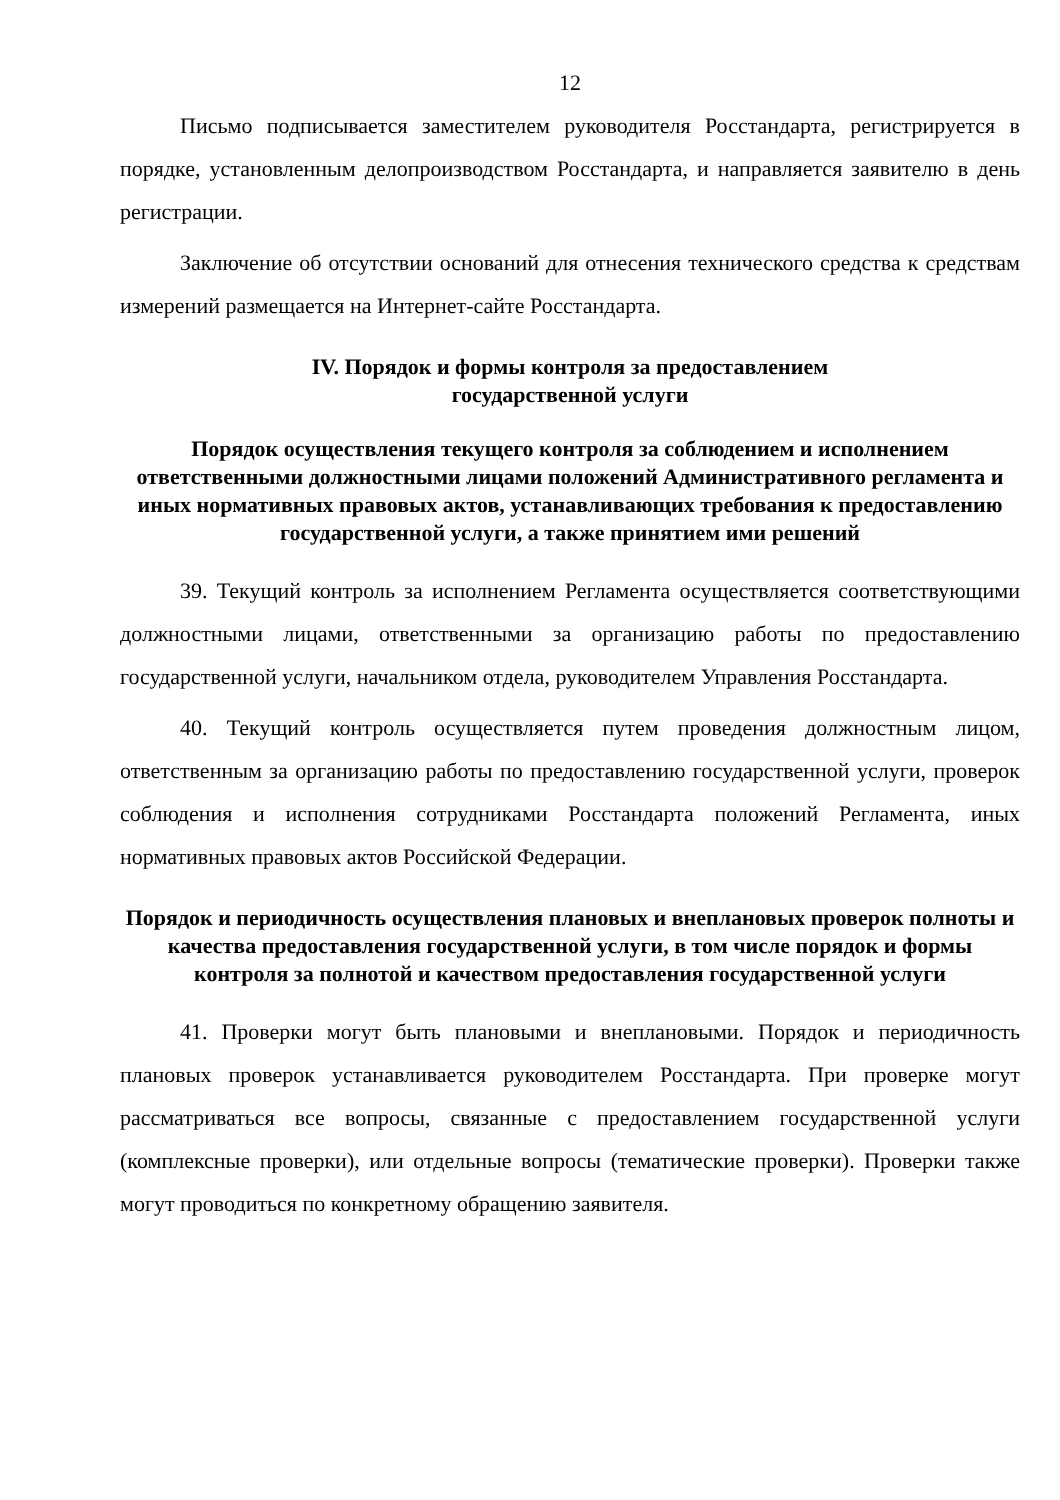12
Письмо подписывается заместителем руководителя Росстандарта, регистрируется в порядке, установленным делопроизводством Росстандарта, и направляется заявителю в день регистрации.
Заключение об отсутствии оснований для отнесения технического средства к средствам измерений размещается на Интернет-сайте Росстандарта.
IV. Порядок и формы контроля за предоставлением
государственной услуги
Порядок осуществления текущего контроля за соблюдением и исполнением ответственными должностными лицами положений Административного регламента и иных нормативных правовых актов, устанавливающих требования к предоставлению государственной услуги, а также принятием ими решений
39. Текущий контроль за исполнением Регламента осуществляется соответствующими должностными лицами, ответственными за организацию работы по предоставлению государственной услуги, начальником отдела, руководителем Управления Росстандарта.
40. Текущий контроль осуществляется путем проведения должностным лицом, ответственным за организацию работы по предоставлению государственной услуги, проверок соблюдения и исполнения сотрудниками Росстандарта положений Регламента, иных нормативных правовых актов Российской Федерации.
Порядок и периодичность осуществления плановых и внеплановых проверок полноты и качества предоставления государственной услуги, в том числе порядок и формы контроля за полнотой и качеством предоставления государственной услуги
41. Проверки могут быть плановыми и внеплановыми. Порядок и периодичность плановых проверок устанавливается руководителем Росстандарта. При проверке могут рассматриваться все вопросы, связанные с предоставлением государственной услуги (комплексные проверки), или отдельные вопросы (тематические проверки). Проверки также могут проводиться по конкретному обращению заявителя.